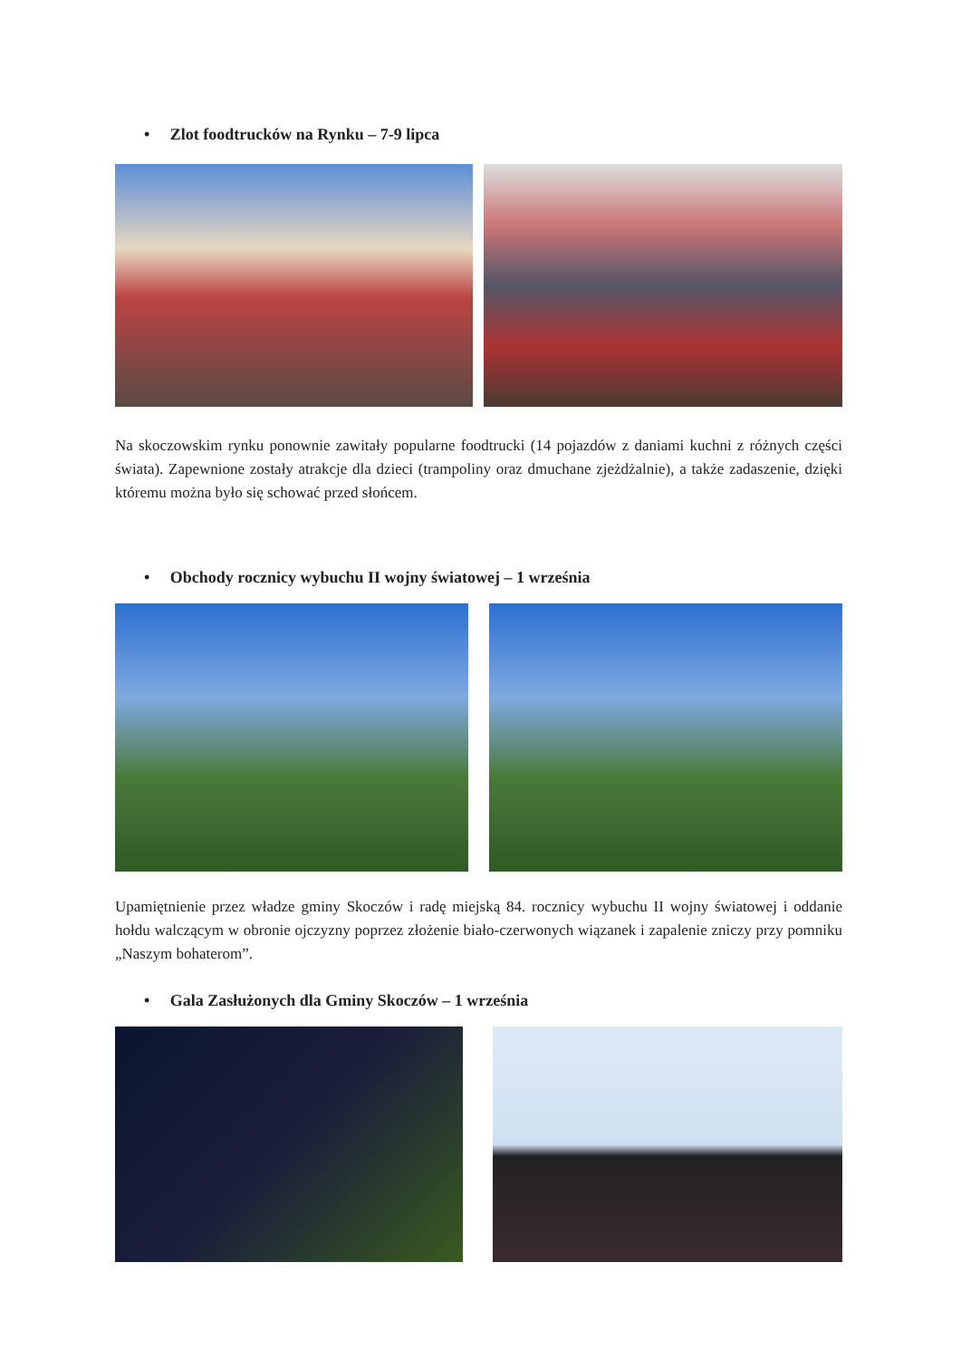• Zlot foodtrucków na Rynku – 7-9 lipca
Na skoczowskim rynku ponownie zawitały popularne foodtrucki (14 pojazdów z daniami kuchni z różnych części świata). Zapewnione zostały atrakcje dla dzieci (trampoliny oraz dmuchane zjeżdżalnie), a także zadaszenie, dzięki któremu można było się schować przed słońcem.
• Obchody rocznicy wybuchu II wojny światowej – 1 września
Upamiętnienie przez władze gminy Skoczów i radę miejską 84. rocznicy wybuchu II wojny światowej i oddanie hołdu walczącym w obronie ojczyzny poprzez złożenie biało-czerwonych wiązanek i zapalenie zniczy przy pomniku „Naszym bohaterom”.
• Gala Zasłużonych dla Gminy Skoczów – 1 września